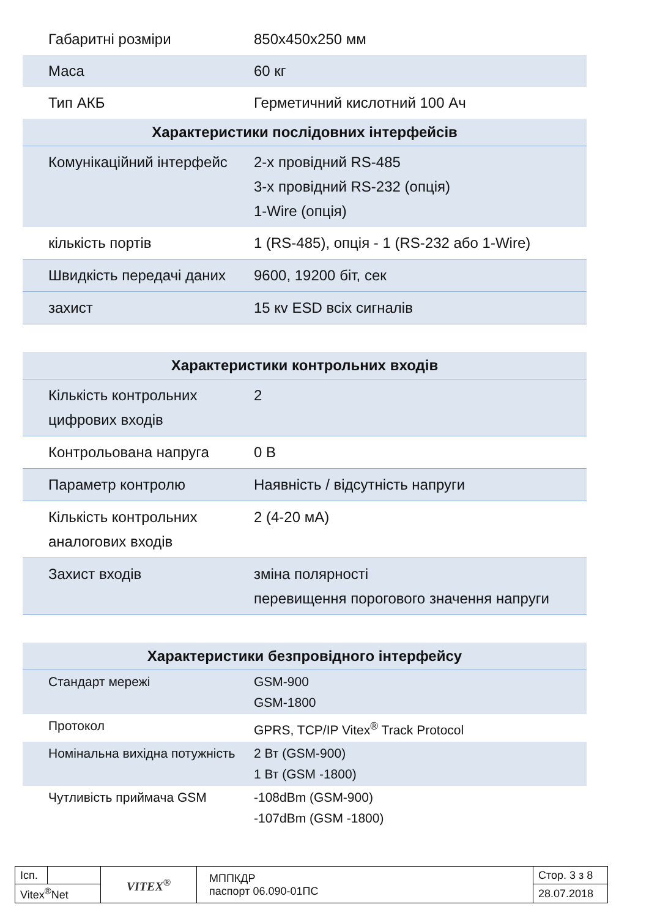| Габаритні розміри | 850х450х250 мм |
| Маса | 60 кг |
| Тип АКБ | Герметичний кислотний 100 Ач |
| Характеристики послідовних інтерфейсів | |
| Комунікаційний інтерфейс | 2-х провідний RS-485 3-х провідний RS-232 (опція) 1-Wire (опція) |
| кількість портів | 1 (RS-485), опція - 1 (RS-232 або 1-Wire) |
| Швидкість передачі даних | 9600, 19200 біт, сек |
| захист | 15 кv ESD всіх сигналів |
| Характеристики контрольних входів | |
| --- | --- |
| Кількість контрольних цифрових входів | 2 |
| Контрольована напруга | 0 В |
| Параметр контролю | Наявність / відсутність напруги |
| Кількість контрольних аналогових входів | 2 (4-20 мА) |
| Захист входів | зміна полярності перевищення порогового значення напруги |
| Характеристики безпровідного інтерфейсу | |
| --- | --- |
| Стандарт мережі | GSM-900 GSM-1800 |
| Протокол | GPRS, TCP/IP Vitex<sup>®</sup> Track Protocol |
| Номінальна вихідна потужність | 2 Вт (GSM-900) 1 Вт (GSM -1800) |
| Чутливість приймача GSM | -108dBm (GSM-900) -107dBm (GSM -1800) |
| Ісп. | | VITEX<sup>®</sup> | МППКДР паспорт 06.090-01ПС | Стор. 3 з 8 |
| Vitex<sup>®</sup>Net | | | | 28.07.2018 |